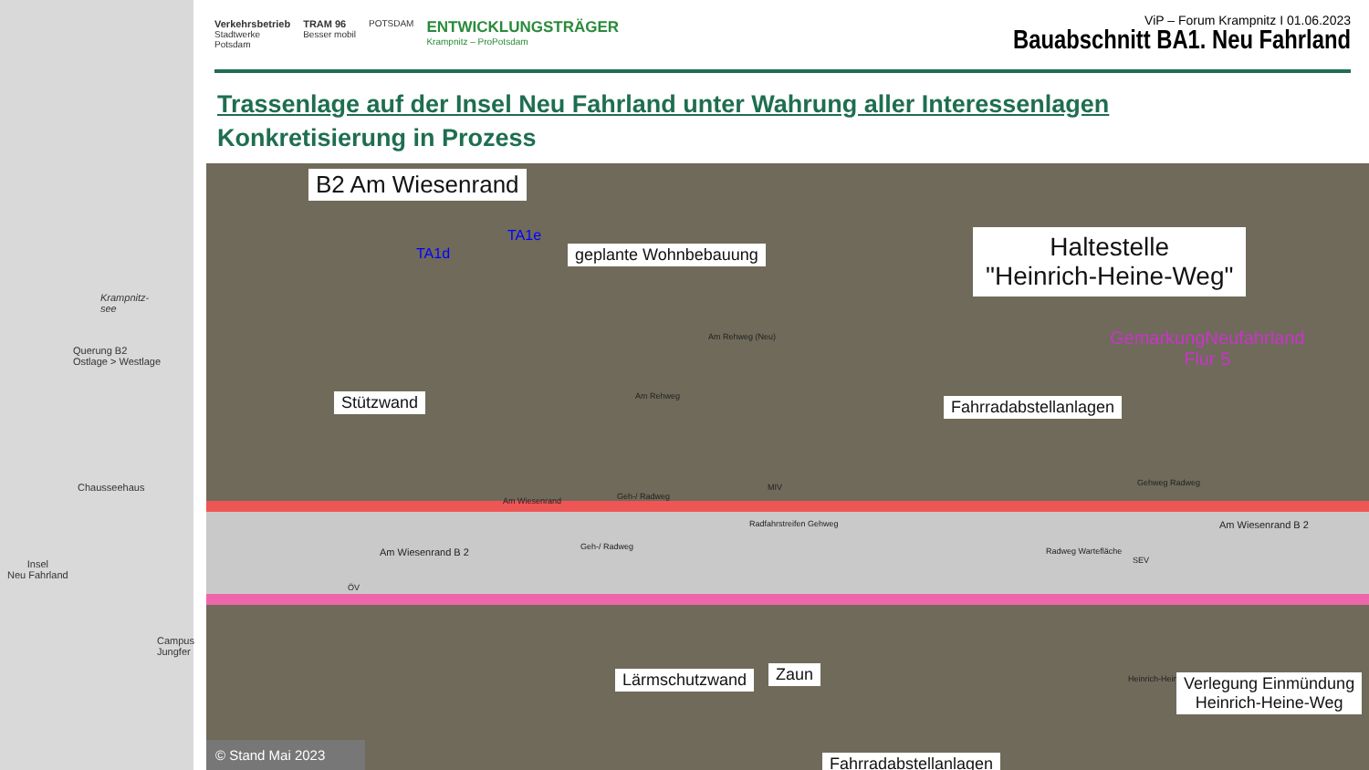Krampnitz-
see
Querung B2
Ostlage > Westlage
Chausseehaus
Insel
Neu Fahrland
Campus
Jungfer
Verkehrsbetrieb
Stadtwerke
Potsdam
TRAM 96
Besser mobil
POTSDAM
ENTWICKLUNGSTRÄGER
Krampnitz – ProPotsdam
ViP – Forum Krampnitz I 01.06.2023
Bauabschnitt BA1. Neu Fahrland
Trassenlage auf der Insel Neu Fahrland unter Wahrung aller Interessenlagen
Konkretisierung in Prozess
B2 Am Wiesenrand
TA1d
TA1e
geplante Wohnbebauung
Haltestelle
"Heinrich-Heine-Weg"
GemarkungNeufahrland
Flur 5
Am Rehweg (Neu)
Am Rehweg
Stützwand Fahrradabstellanlagen
Am Wiesenrand Geh-/ Radweg
MIV
Radfahrstreifen Gehweg
Am Wiesenrand B 2 Geh-/ Radweg
ÖV
Am Wiesenrand B 2
Radweg Wartefläche
SEV
Gehweg Radweg
Heinrich-Heine-Weg
Lärmschutzwand Zaun
Verlegung Einmündung
Heinrich-Heine-Weg
Fahrradabstellanlagen
© Stand Mai 2023